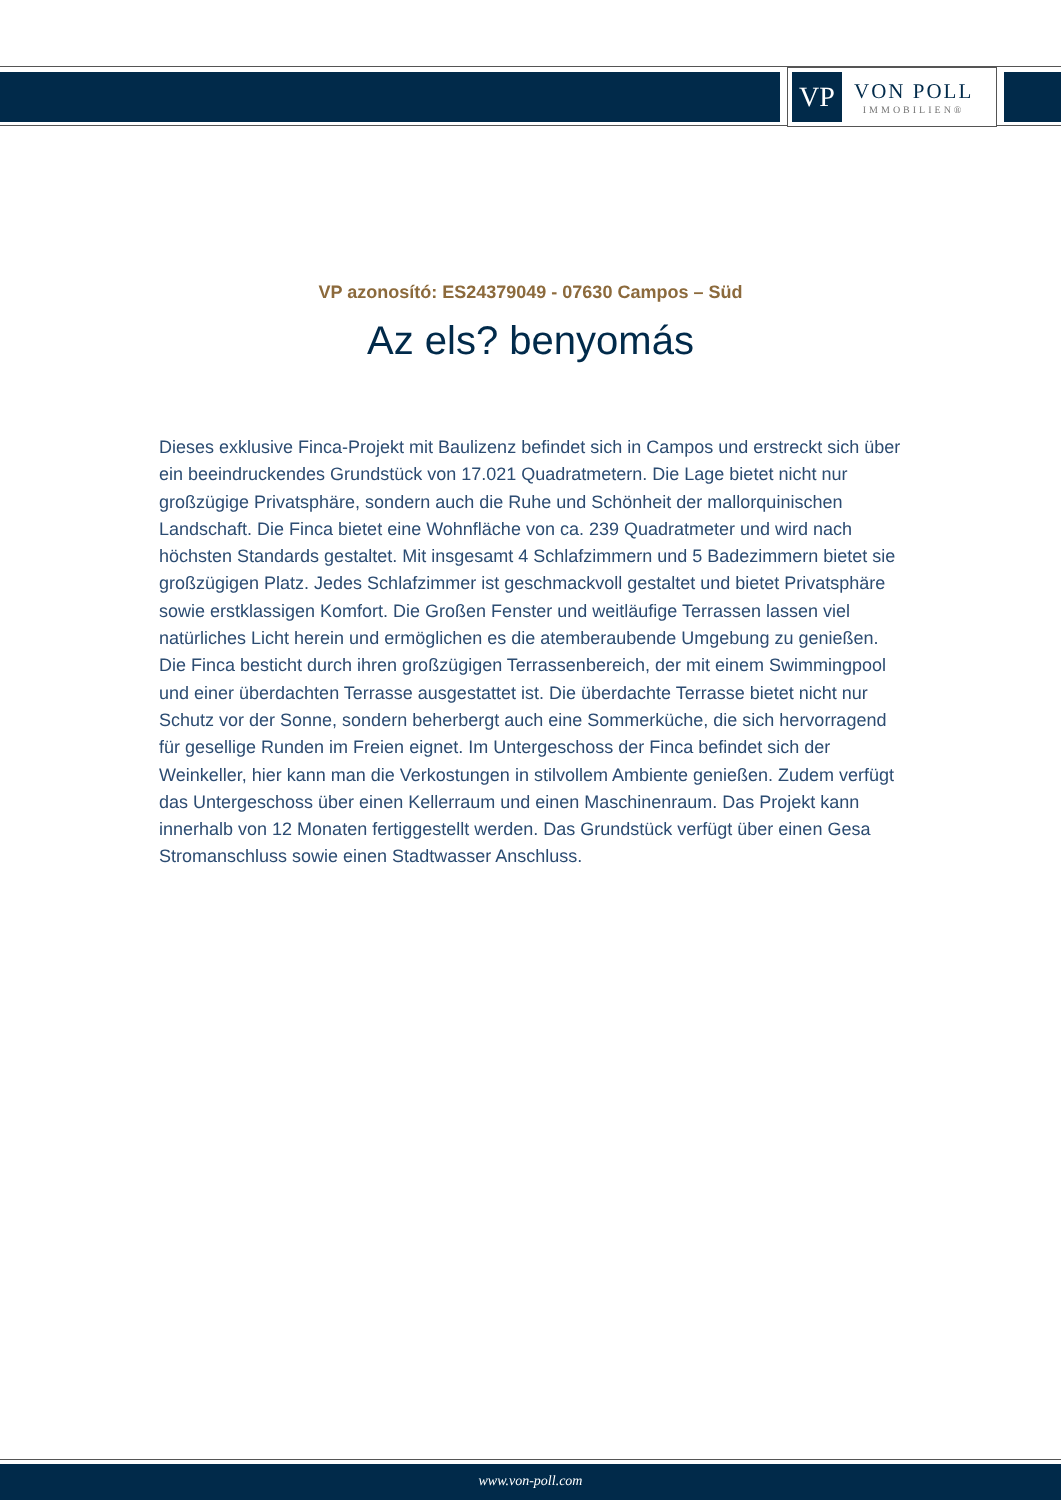VP
VON POLL
IMMOBILIEN®
VP azonosító: ES24379049 - 07630 Campos – Süd
Az els? benyomás
Dieses exklusive Finca-Projekt mit Baulizenz befindet sich in Campos und erstreckt sich über ein beeindruckendes Grundstück von 17.021 Quadratmetern. Die Lage bietet nicht nur großzügige Privatsphäre, sondern auch die Ruhe und Schönheit der mallorquinischen Landschaft. Die Finca bietet eine Wohnfläche von ca. 239 Quadratmeter und wird nach höchsten Standards gestaltet. Mit insgesamt 4 Schlafzimmern und 5 Badezimmern bietet sie großzügigen Platz. Jedes Schlafzimmer ist geschmackvoll gestaltet und bietet Privatsphäre sowie erstklassigen Komfort. Die Großen Fenster und weitläufige Terrassen lassen viel natürliches Licht herein und ermöglichen es die atemberaubende Umgebung zu genießen. Die Finca besticht durch ihren großzügigen Terrassenbereich, der mit einem Swimmingpool und einer überdachten Terrasse ausgestattet ist. Die überdachte Terrasse bietet nicht nur Schutz vor der Sonne, sondern beherbergt auch eine Sommerküche, die sich hervorragend für gesellige Runden im Freien eignet. Im Untergeschoss der Finca befindet sich der Weinkeller, hier kann man die Verkostungen in stilvollem Ambiente genießen. Zudem verfügt das Untergeschoss über einen Kellerraum und einen Maschinenraum. Das Projekt kann innerhalb von 12 Monaten fertiggestellt werden. Das Grundstück verfügt über einen Gesa Stromanschluss sowie einen Stadtwasser Anschluss.
www.von-poll.com